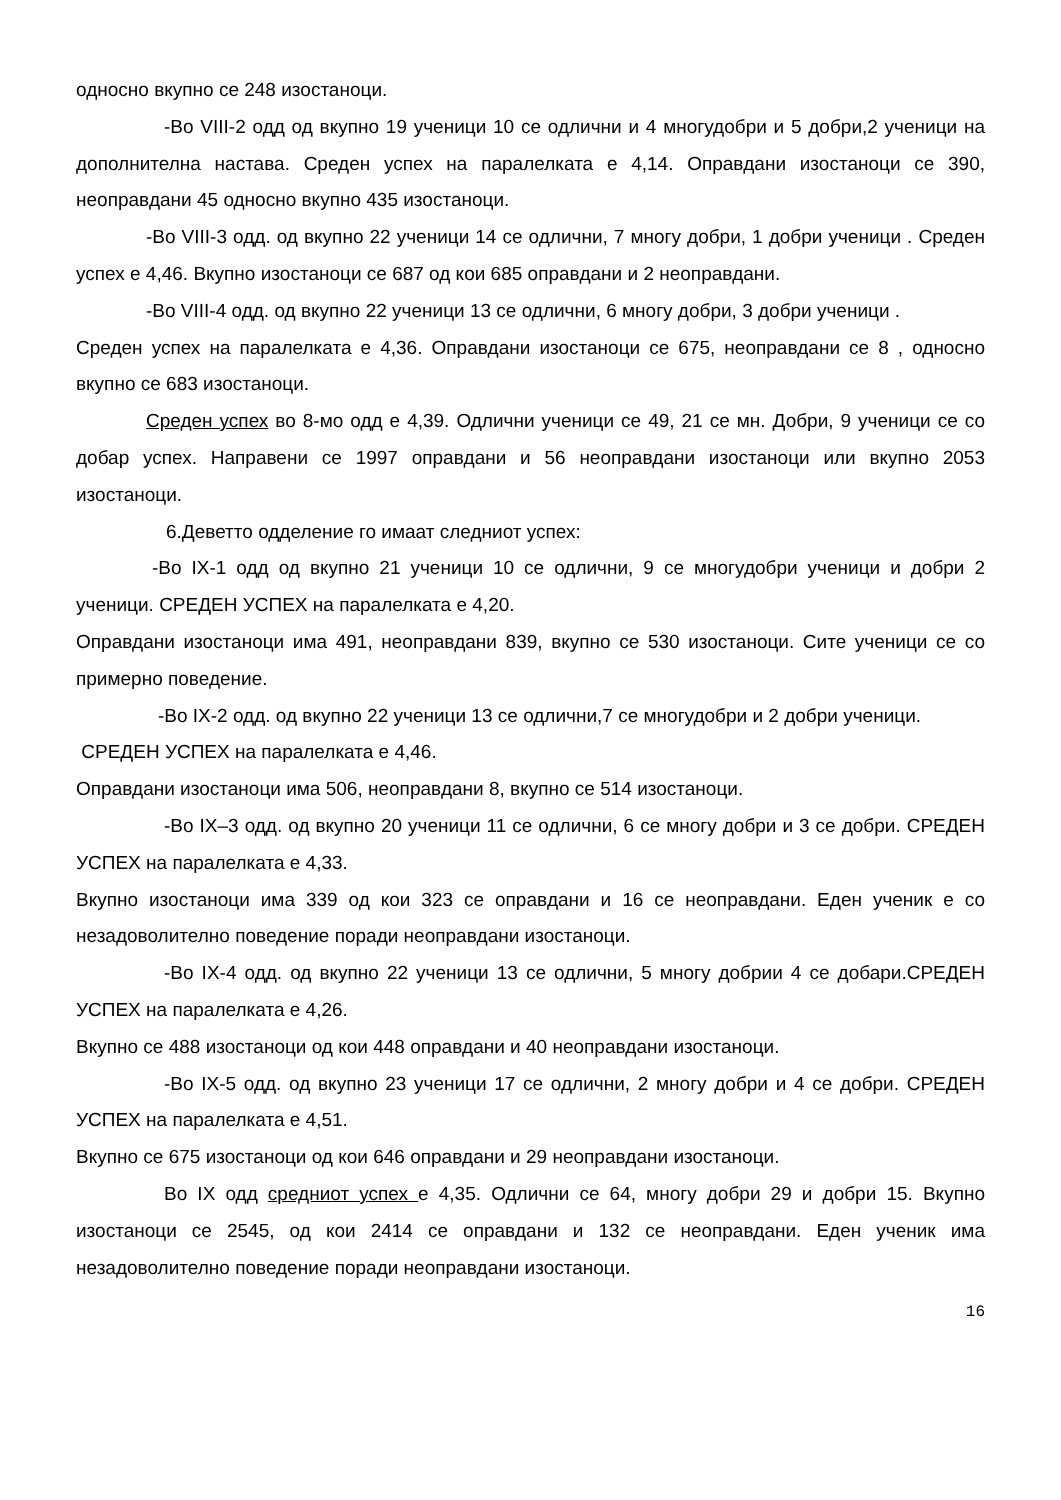односно вкупно се 248 изостаноци.
-Во VIII-2 одд од вкупно 19 ученици 10 се одлични и 4 многудобри и 5 добри,2 ученици на дополнителна настава. Среден успех на паралелката е 4,14. Оправдани изостаноци се 390, неоправдани 45 односно вкупно 435 изостаноци.
-Во VIII-3 одд. од вкупно 22 ученици 14 се одлични, 7 многу добри, 1 добри ученици . Среден успех е 4,46. Вкупно изостаноци се 687 од кои 685 оправдани и 2 неоправдани.
-Во VIII-4 одд. од вкупно 22 ученици 13 се одлични, 6 многу добри, 3 добри ученици .
Среден успех на паралелката е 4,36. Оправдани изостаноци се 675, неоправдани се 8 , односно вкупно се 683 изостаноци.
Среден успех во 8-мо одд е 4,39. Одлични ученици се 49, 21 се мн. Добри, 9 ученици се со добар успех. Направени се 1997 оправдани и 56 неоправдани изостаноци или вкупно 2053 изостаноци.
6.Деветто одделение го имаат следниот успех:
-Во IX-1 одд од вкупно 21 ученици 10 се одлични, 9 се многудобри ученици и добри 2 ученици. СРЕДЕН УСПЕХ на паралелката е 4,20.
Оправдани изостаноци има 491, неоправдани 839, вкупно се 530 изостаноци. Сите ученици се со примерно поведение.
-Во IX-2 одд. од вкупно 22 ученици 13 се одлични,7 се многудобри и 2 добри ученици.
СРЕДЕН УСПЕХ на паралелката е 4,46.
Оправдани изостаноци има 506, неоправдани 8, вкупно се 514 изостаноци.
-Во IX–3 одд. од вкупно 20 ученици 11 се одлични, 6 се многу добри и 3 се добри. СРЕДЕН УСПЕХ на паралелката е 4,33.
Вкупно изостаноци има 339 од кои 323 се оправдани и 16 се неоправдани. Еден ученик е со незадоволително поведение поради неоправдани изостаноци.
-Во IX-4 одд. од вкупно 22 ученици 13 се одлични, 5 многу добрии 4 се добари.СРЕДЕН УСПЕХ на паралелката е 4,26.
Вкупно се 488 изостаноци од кои 448 оправдани и 40 неоправдани изостаноци.
-Во IX-5 одд. од вкупно 23 ученици 17 се одлични, 2 многу добри и 4 се добри. СРЕДЕН УСПЕХ на паралелката е 4,51.
Вкупно се 675 изостаноци од кои 646 оправдани и 29 неоправдани изостаноци.
Во IX одд средниот успех е 4,35. Одлични се 64, многу добри 29 и добри 15. Вкупно изостаноци се 2545, од кои 2414 се оправдани и 132 се неоправдани. Еден ученик има незадоволително поведение поради неоправдани изостаноци.
16